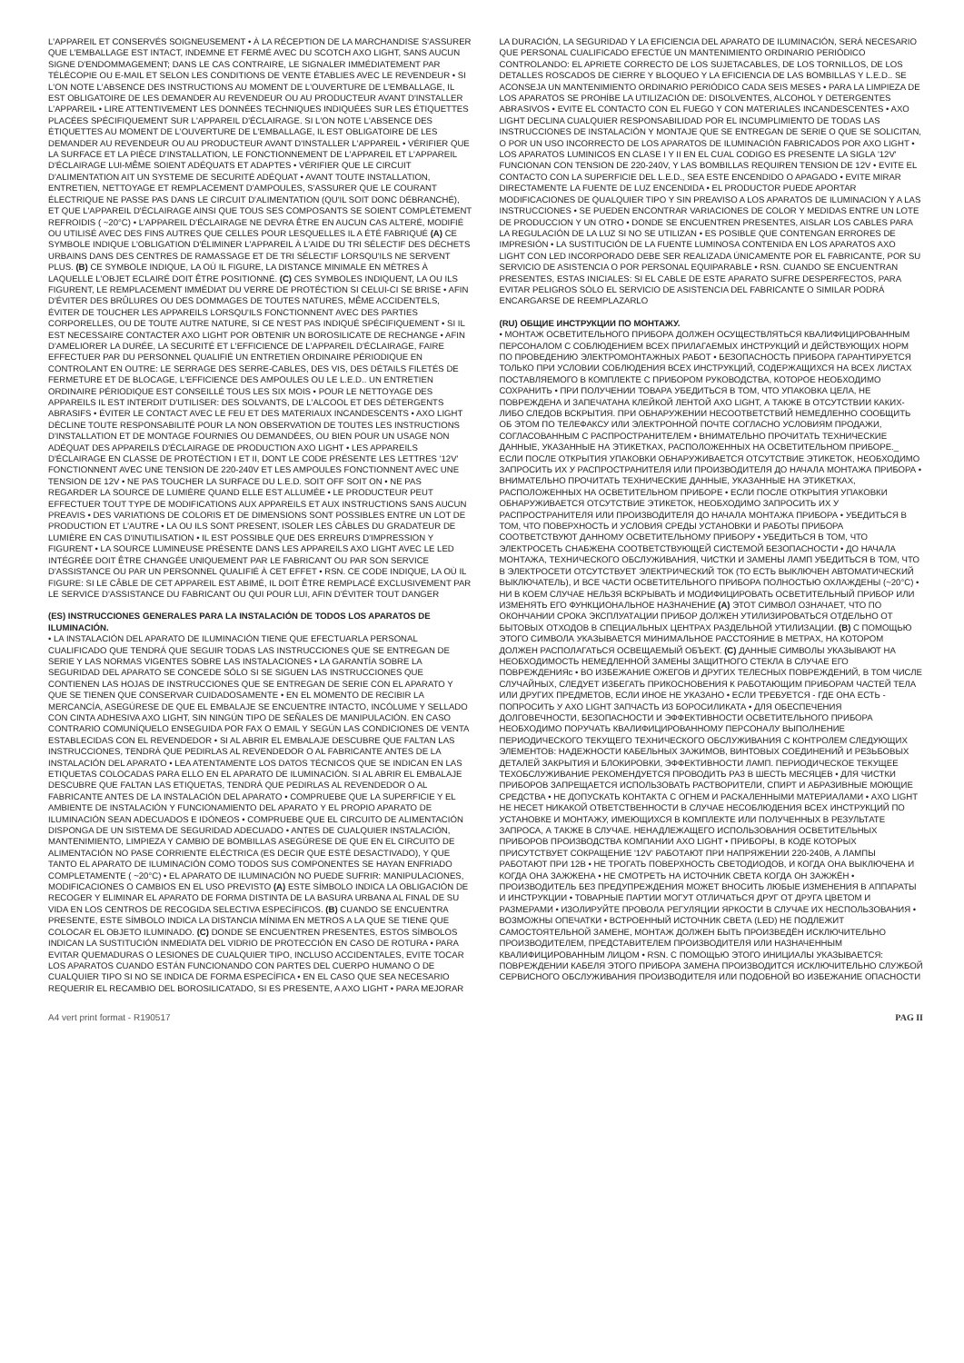L'APPAREIL ET CONSERVÉS SOIGNEUSEMENT • À LA RÉCEPTION DE LA MARCHANDISE S'ASSURER QUE L'EMBALLAGE EST INTACT, INDEMNE ET FERMÉ AVEC DU SCOTCH AXO LIGHT, SANS AUCUN SIGNE D'ENDOMMAGEMENT; DANS LE CAS CONTRAIRE, LE SIGNALER IMMÉDIATEMENT PAR TÉLÉCOPIE OU E-MAIL ET SELON LES CONDITIONS DE VENTE ÉTABLIES AVEC LE REVENDEUR • SI L'ON NOTE L'ABSENCE DES INSTRUCTIONS AU MOMENT DE L'OUVERTURE DE L'EMBALLAGE, IL EST OBLIGATOIRE DE LES DEMANDER AU REVENDEUR OU AU PRODUCTEUR AVANT D'INSTALLER L'APPAREIL • LIRE ATTENTIVEMENT LES DONNÉES TECHNIQUES INDIQUÉES SUR LES ÉTIQUETTES PLACÉES SPÉCIFIQUEMENT SUR L'APPAREIL D'ÉCLAIRAGE. SI L'ON NOTE L'ABSENCE DES ÉTIQUETTES AU MOMENT DE L'OUVERTURE DE L'EMBALLAGE, IL EST OBLIGATOIRE DE LES DEMANDER AU REVENDEUR OU AU PRODUCTEUR AVANT D'INSTALLER L'APPAREIL • VÉRIFIER QUE LA SURFACE ET LA PIÈCE D'INSTALLATION, LE FONCTIONNEMENT DE L'APPAREIL ET L'APPAREIL D'ÉCLAIRAGE LUI-MÊME SOIENT ADÉQUATS ET ADAPTES • VÉRIFIER QUE LE CIRCUIT D'ALIMENTATION AIT UN SYSTEME DE SECURITÉ ADÉQUAT • AVANT TOUTE INSTALLATION, ENTRETIEN, NETTOYAGE ET REMPLACEMENT D'AMPOULES, S'ASSURER QUE LE COURANT ÉLECTRIQUE NE PASSE PAS DANS LE CIRCUIT D'ALIMENTATION (QU'IL SOIT DONC DÉBRANCHÉ), ET QUE L'APPAREIL D'ÉCLAIRAGE AINSI QUE TOUS SES COMPOSANTS SE SOIENT COMPLÈTEMENT REFROIDIS ( ~20°C) • L'APPAREIL D'ÉCLAIRAGE NE DEVRA ÊTRE EN AUCUN CAS ALTERÉ, MODIFIÉ OU UTILISÉ AVEC DES FINS AUTRES QUE CELLES POUR LESQUELLES IL A ÉTÉ FABRIQUÉ (A) CE SYMBOLE INDIQUE L'OBLIGATION D'ÉLIMINER L'APPAREIL À L'AIDE DU TRI SÉLECTIF DES DÉCHETS URBAINS DANS DES CENTRES DE RAMASSAGE ET DE TRI SÉLECTIF LORSQU'ILS NE SERVENT PLUS. (B) CE SYMBOLE INDIQUE, LA OÙ IL FIGURE, LA DISTANCE MINIMALE EN MÈTRES À LAQUELLE L'OBJET ECLAIRÉ DOIT ÊTRE POSITIONNÉ. (C) CES SYMBOLES INDIQUENT, LA OU ILS FIGURENT, LE REMPLACEMENT IMMÉDIAT DU VERRE DE PROTÉCTION SI CELUI-CI SE BRISE • AFIN D'ÉVITER DES BRÛLURES OU DES DOMMAGES DE TOUTES NATURES, MÊME ACCIDENTELS, ÉVITER DE TOUCHER LES APPAREILS LORSQU'ILS FONCTIONNENT AVEC DES PARTIES CORPORELLES, OU DE TOUTE AUTRE NATURE, SI CE N'EST PAS INDIQUÉ SPÉCIFIQUEMENT • SI IL EST NECESSAIRE CONTACTER AXO LIGHT POR OBTENIR UN BOROSILICATE DE RECHANGE • AFIN D'AMELIORER LA DURÉE, LA SECURITÉ ET L'EFFICIENCE DE L'APPAREIL D'ÉCLAIRAGE, FAIRE EFFECTUER PAR DU PERSONNEL QUALIFIÉ UN ENTRETIEN ORDINAIRE PÉRIODIQUE EN CONTROLANT EN OUTRE: LE SERRAGE DES SERRE-CABLES, DES VIS, DES DÉTAILS FILETÉS DE FERMETURE ET DE BLOCAGE, L'EFFICIENCE DES AMPOULES OU LE L.E.D.. UN ENTRETIEN ORDINAIRE PÉRIODIQUE EST CONSEILLÉ TOUS LES SIX MOIS • POUR LE NETTOYAGE DES APPAREILS IL EST INTERDIT D'UTILISER: DES SOLVANTS, DE L'ALCOOL ET DES DÉTERGENTS ABRASIFS • ÉVITER LE CONTACT AVEC LE FEU ET DES MATERIAUX INCANDESCENTS • AXO LIGHT DÉCLINE TOUTE RESPONSABILITÉ POUR LA NON OBSERVATION DE TOUTES LES INSTRUCTIONS D'INSTALLATION ET DE MONTAGE FOURNIES OU DEMANDÉES, OU BIEN POUR UN USAGE NON ADÉQUAT DES APPAREILS D'ÉCLAIRAGE DE PRODUCTION AXO LIGHT • LES APPAREILS D'ÉCLAIRAGE EN CLASSE DE PROTÉCTION I ET II, DONT LE CODE PRÉSENTE LES LETTRES '12V' FONCTIONNENT AVEC UNE TENSION DE 220-240V ET LES AMPOULES FONCTIONNENT AVEC UNE TENSION DE 12V • NE PAS TOUCHER LA SURFACE DU L.E.D. SOIT OFF SOIT ON • NE PAS REGARDER LA SOURCE DE LUMIÈRE QUAND ELLE EST ALLUMÉE • LE PRODUCTEUR PEUT EFFECTUER TOUT TYPE DE MODIFICATIONS AUX APPAREILS ET AUX INSTRUCTIONS SANS AUCUN PREAVIS • DES VARIATIONS DE COLORIS ET DE DIMENSIONS SONT POSSIBLES ENTRE UN LOT DE PRODUCTION ET L'AUTRE • LA OU ILS SONT PRESENT, ISOLER LES CÂBLES DU GRADATEUR DE LUMIÈRE EN CAS D'INUTILISATION • IL EST POSSIBLE QUE DES ERREURS D'IMPRESSION Y FIGURENT • LA SOURCE LUMINEUSE PRÉSENTE DANS LES APPAREILS AXO LIGHT AVEC LE LED INTÉGRÉE DOIT ÊTRE CHANGÉE UNIQUEMENT PAR LE FABRICANT OU PAR SON SERVICE D'ASSISTANCE OU PAR UN PERSONNEL QUALIFIÉ À CET EFFET • RSN. CE CODE INDIQUE, LA OÙ IL FIGURE: SI LE CÂBLE DE CET APPAREIL EST ABIMÉ, IL DOIT ÊTRE REMPLACÉ EXCLUSIVEMENT PAR LE SERVICE D'ASSISTANCE DU FABRICANT OU QUI POUR LUI, AFIN D'ÉVITER TOUT DANGER
(ES) INSTRUCCIONES GENERALES PARA LA INSTALACIÓN DE TODOS LOS APARATOS DE ILUMINACIÓN.
• LA INSTALACIÓN DEL APARATO DE ILUMINACIÓN TIENE QUE EFECTUARLA PERSONAL CUALIFICADO QUE TENDRÁ QUE SEGUIR TODAS LAS INSTRUCCIONES QUE SE ENTREGAN DE SERIE Y LAS NORMAS VIGENTES SOBRE LAS INSTALACIONES • LA GARANTÍA SOBRE LA SEGURIDAD DEL APARATO SE CONCEDE SÓLO SI SE SIGUEN LAS INSTRUCCIONES QUE CONTIENEN LAS HOJAS DE INSTRUCCIONES QUE SE ENTREGAN DE SERIE CON EL APARATO Y QUE SE TIENEN QUE CONSERVAR CUIDADOSAMENTE • EN EL MOMENTO DE RECIBIR LA MERCANCÍA, ASEGÚRESE DE QUE EL EMBALAJE SE ENCUENTRE INTACTO, INCÓLUME Y SELLADO CON CINTA ADHESIVA AXO LIGHT, SIN NINGÚN TIPO DE SEÑALES DE MANIPULACIÓN. EN CASO CONTRARIO COMUNÍQUELO ENSEGUIDA POR FAX O EMAIL Y SEGÚN LAS CONDICIONES DE VENTA ESTABLECIDAS CON EL REVENDEDOR • SI AL ABRIR EL EMBALAJE DESCUBRE QUE FALTAN LAS INSTRUCCIONES, TENDRÁ QUE PEDIRLAS AL REVENDEDOR O AL FABRICANTE ANTES DE LA INSTALACIÓN DEL APARATO • LEA ATENTAMENTE LOS DATOS TÉCNICOS QUE SE INDICAN EN LAS ETIQUETAS COLOCADAS PARA ELLO EN EL APARATO DE ILUMINACIÓN. SI AL ABRIR EL EMBALAJE DESCUBRE QUE FALTAN LAS ETIQUETAS, TENDRÁ QUE PEDIRLAS AL REVENDEDOR O AL FABRICANTE ANTES DE LA INSTALACIÓN DEL APARATO • COMPRUEBE QUE LA SUPERFICIE Y EL AMBIENTE DE INSTALACIÓN Y FUNCIONAMIENTO DEL APARATO Y EL PROPIO APARATO DE ILUMINACIÓN SEAN ADECUADOS E IDÓNEOS • COMPRUEBE QUE EL CIRCUITO DE ALIMENTACIÓN DISPONGA DE UN SISTEMA DE SEGURIDAD ADECUADO • ANTES DE CUALQUIER INSTALACIÓN, MANTENIMIENTO, LIMPIEZA Y CAMBIO DE BOMBILLAS ASEGÚRESE DE QUE EN EL CIRCUITO DE ALIMENTACIÓN NO PASE CORRIENTE ELÉCTRICA (ES DECIR QUE ESTÉ DESACTIVADO), Y QUE TANTO EL APARATO DE ILUMINACIÓN COMO TODOS SUS COMPONENTES SE HAYAN ENFRIADO COMPLETAMENTE ( ~20°C) • EL APARATO DE ILUMINACIÓN NO PUEDE SUFRIR: MANIPULACIONES, MODIFICACIONES O CAMBIOS EN EL USO PREVISTO (A) ESTE SÍMBOLO INDICA LA OBLIGACIÓN DE RECOGER Y ELIMINAR EL APARATO DE FORMA DISTINTA DE LA BASURA URBANA AL FINAL DE SU VIDA EN LOS CENTROS DE RECOGIDA SELECTIVA ESPECÍFICOS. (B) CUANDO SE ENCUENTRA PRESENTE, ESTE SÍMBOLO INDICA LA DISTANCIA MÍNIMA EN METROS A LA QUE SE TIENE QUE COLOCAR EL OBJETO ILUMINADO. (C) DONDE SE ENCUENTREN PRESENTES, ESTOS SÍMBOLOS INDICAN LA SUSTITUCIÓN INMEDIATA DEL VIDRIO DE PROTECCIÓN EN CASO DE ROTURA • PARA EVITAR QUEMADURAS O LESIONES DE CUALQUIER TIPO, INCLUSO ACCIDENTALES, EVITE TOCAR LOS APARATOS CUANDO ESTÁN FUNCIONANDO CON PARTES DEL CUERPO HUMANO O DE CUALQUIER TIPO SI NO SE INDICA DE FORMA ESPECÍFICA • EN EL CASO QUE SEA NECESARIO REQUERIR EL RECAMBIO DEL BOROSILICATADO, SI ES PRESENTE, A AXO LIGHT • PARA MEJORAR
LA DURACIÓN, LA SEGURIDAD Y LA EFICIENCIA DEL APARATO DE ILUMINACIÓN, SERÁ NECESARIO QUE PERSONAL CUALIFICADO EFECTÚE UN MANTENIMIENTO ORDINARIO PERIÓDICO CONTROLANDO: EL APRIETE CORRECTO DE LOS SUJETACABLES, DE LOS TORNILLOS, DE LOS DETALLES ROSCADOS DE CIERRE Y BLOQUEO Y LA EFICIENCIA DE LAS BOMBILLAS Y L.E.D.. SE ACONSEJA UN MANTENIMIENTO ORDINARIO PERIÓDICO CADA SEIS MESES • PARA LA LIMPIEZA DE LOS APARATOS SE PROHÍBE LA UTILIZACIÓN DE: DISOLVENTES, ALCOHOL Y DETERGENTES ABRASIVOS • EVITE EL CONTACTO CON EL FUEGO Y CON MATERIALES INCANDESCENTES • AXO LIGHT DECLINA CUALQUIER RESPONSABILIDAD POR EL INCUMPLIMIENTO DE TODAS LAS INSTRUCCIONES DE INSTALACIÓN Y MONTAJE QUE SE ENTREGAN DE SERIE O QUE SE SOLICITAN, O POR UN USO INCORRECTO DE LOS APARATOS DE ILUMINACIÓN FABRICADOS POR AXO LIGHT • LOS APARATOS LUMINICOS EN CLASE I Y II EN EL CUAL CODIGO ES PRESENTE LA SIGLA '12V' FUNCIONAN CON TENSION DE 220-240V, Y LAS BOMBILLAS REQUIREN TENSION DE 12V • EVITE EL CONTACTO CON LA SUPERFICIE DEL L.E.D., SEA ESTE ENCENDIDO O APAGADO • EVITE MIRAR DIRECTAMENTE LA FUENTE DE LUZ ENCENDIDA • EL PRODUCTOR PUEDE APORTAR MODIFICACIONES DE QUALQUIER TIPO Y SIN PREAVISO A LOS APARATOS DE ILUMINACION Y A LAS INSTRUCCIONES • SE PUEDEN ENCONTRAR VARIACIONES DE COLOR Y MEDIDAS ENTRE UN LOTE DE PRODUCCION Y UN OTRO • DONDE SE ENCUENTREN PRESENTES, AISLAR LOS CABLES PARA LA REGULACIÓN DE LA LUZ SI NO SE UTILIZAN • ES POSIBLE QUE CONTENGAN ERRORES DE IMPRESIÓN • LA SUSTITUCIÓN DE LA FUENTE LUMINOSA CONTENIDA EN LOS APARATOS AXO LIGHT CON LED INCORPORADO DEBE SER REALIZADA ÚNICAMENTE POR EL FABRICANTE, POR SU SERVICIO DE ASISTENCIA O POR PERSONAL EQUIPARABLE • RSN. CUANDO SE ENCUENTRAN PRESENTES, ESTAS INICIALES: SI EL CABLE DE ESTE APARATO SUFRE DESPERFECTOS, PARA EVITAR PELIGROS SÓLO EL SERVICIO DE ASISTENCIA DEL FABRICANTE O SIMILAR PODRÁ ENCARGARSE DE REEMPLAZARLO
(RU) ОБЩИЕ ИНСТРУКЦИИ ПО МОНТАЖУ.
• МОНТАЖ ОСВЕТИТЕЛЬНОГО ПРИБОРА ДОЛЖЕН ОСУЩЕСТВЛЯТЬСЯ КВАЛИФИЦИРОВАННЫМ ПЕРСОНАЛОМ С СОБЛЮДЕНИЕМ ВСЕХ ПРИЛАГАЕМЫХ ИНСТРУКЦИЙ И ДЕЙСТВУЮЩИХ НОРМ ПО ПРОВЕДЕНИЮ ЭЛЕКТРОМОНТАЖНЫХ РАБОТ • БЕЗОПАСНОСТЬ ПРИБОРА ГАРАНТИРУЕТСЯ ТОЛЬКО ПРИ УСЛОВИИ СОБЛЮДЕНИЯ ВСЕХ ИНСТРУКЦИЙ, СОДЕРЖАЩИХСЯ НА ВСЕХ ЛИСТАХ ПОСТАВЛЯЕМОГО В КОМПЛЕКТЕ С ПРИБОРОМ РУКОВОДСТВА, КОТОРОЕ НЕОБХОДИМО СОХРАНИТЬ • ПРИ ПОЛУЧЕНИИ ТОВАРА УБЕДИТЬСЯ В ТОМ, ЧТО УПАКОВКА ЦЕЛА, НЕ ПОВРЕЖДЕНА И ЗАПЕЧАТАНА КЛЕЙКОЙ ЛЕНТОЙ AXO LIGHT, А ТАКЖЕ В ОТСУТСТВИИ КАКИХ-ЛИБО СЛЕДОВ ВСКРЫТИЯ. ПРИ ОБНАРУЖЕНИИ НЕСООТВЕТСТВИЙ НЕМЕДЛЕННО СООБЩИТЬ ОБ ЭТОМ ПО ТЕЛЕФАКСУ ИЛИ ЭЛЕКТРОННОЙ ПОЧТЕ СОГЛАСНО УСЛОВИЯМ ПРОДАЖИ, СОГЛАСОВАННЫМ С РАСПРОСТРАНИТЕЛЕМ • ВНИМАТЕЛЬНО ПРОЧИТАТЬ ТЕХНИЧЕСКИЕ ДАННЫЕ, УКАЗАННЫЕ НА ЭТИКЕТКАХ, РАСПОЛОЖЕННЫХ НА ОСВЕТИТЕЛЬНОМ ПРИБОРЕ._ ЕСЛИ ПОСЛЕ ОТКРЫТИЯ УПАКОВКИ ОБНАРУЖИВАЕТСЯ ОТСУТСТВИЕ ЭТИКЕТОК, НЕОБХОДИМО ЗАПРОСИТЬ ИХ У РАСПРОСТРАНИТЕЛЯ ИЛИ ПРОИЗВОДИТЕЛЯ ДО НАЧАЛА МОНТАЖА ПРИБОРА • ВНИМАТЕЛЬНО ПРОЧИТАТЬ ТЕХНИЧЕСКИЕ ДАННЫЕ, УКАЗАННЫЕ НА ЭТИКЕТКАХ, РАСПОЛОЖЕННЫХ НА ОСВЕТИТЕЛЬНОМ ПРИБОРЕ • ЕСЛИ ПОСЛЕ ОТКРЫТИЯ УПАКОВКИ ОБНАРУЖИВАЕТСЯ ОТСУТСТВИЕ ЭТИКЕТОК, НЕОБХОДИМО ЗАПРОСИТЬ ИХ У РАСПРОСТРАНИТЕЛЯ ИЛИ ПРОИЗВОДИТЕЛЯ ДО НАЧАЛА МОНТАЖА ПРИБОРА • УБЕДИТЬСЯ В ТОМ, ЧТО ПОВЕРХНОСТЬ И УСЛОВИЯ СРЕДЫ УСТАНОВКИ И РАБОТЫ ПРИБОРА СООТВЕТСТВУЮТ ДАННОМУ ОСВЕТИТЕЛЬНОМУ ПРИБОРУ • УБЕДИТЬСЯ В ТОМ, ЧТО ЭЛЕКТРОСЕТЬ СНАБЖЕНА СООТВЕТСТВУЮЩЕЙ СИСТЕМОЙ БЕЗОПАСНОСТИ • ДО НАЧАЛА МОНТАЖА, ТЕХНИЧЕСКОГО ОБСЛУЖИВАНИЯ, ЧИСТКИ И ЗАМЕНЫ ЛАМП УБЕДИТЬСЯ В ТОМ, ЧТО В ЭЛЕКТРОСЕТИ ОТСУТСТВУЕТ ЭЛЕКТРИЧЕСКИЙ ТОК (ТО ЕСТЬ ВЫКЛЮЧЕН АВТОМАТИЧЕСКИЙ ВЫКЛЮЧАТЕЛЬ), И ВСЕ ЧАСТИ ОСВЕТИТЕЛЬНОГО ПРИБОРА ПОЛНОСТЬЮ ОХЛАЖДЕНЫ (~20°C) • НИ В КОЕМ СЛУЧАЕ НЕЛЬЗЯ ВСКРЫВАТЬ И МОДИФИЦИРОВАТЬ ОСВЕТИТЕЛЬНЫЙ ПРИБОР ИЛИ ИЗМЕНЯТЬ ЕГО ФУНКЦИОНАЛЬНОЕ НАЗНАЧЕНИЕ (A) ЭТОТ СИМВОЛ ОЗНАЧАЕТ, ЧТО ПО ОКОНЧАНИИ СРОКА ЭКСПЛУАТАЦИИ ПРИБОР ДОЛЖЕН УТИЛИЗИРОВАТЬСЯ ОТДЕЛЬНО ОТ БЫТОВЫХ ОТХОДОВ В СПЕЦИАЛЬНЫХ ЦЕНТРАХ РАЗДЕЛЬНОЙ УТИЛИЗАЦИИ. (B) С ПОМОЩЬЮ ЭТОГО СИМВОЛА УКАЗЫВАЕТСЯ МИНИМАЛЬНОЕ РАССТОЯНИЕ В МЕТРАХ, НА КОТОРОМ ДОЛЖЕН РАСПОЛАГАТЬСЯ ОСВЕЩАЕМЫЙ ОБЪЕКТ. (C) ДАННЫЕ СИМВОЛЫ УКАЗЫВАЮТ НА НЕОБХОДИМОСТЬ НЕМЕДЛЕННОЙ ЗАМЕНЫ ЗАЩИТНОГО СТЕКЛА В СЛУЧАЕ ЕГО ПОВРЕЖДЕНИЯс • ВО ИЗБЕЖАНИЕ ОЖЕГОВ И ДРУГИХ ТЕЛЕСНЫХ ПОВРЕЖДЕНИЙ, В ТОМ ЧИСЛЕ СЛУЧАЙНЫХ, СЛЕДУЕТ ИЗБЕГАТЬ ПРИКОСНОВЕНИЯ К РАБОТАЮЩИМ ПРИБОРАМ ЧАСТЕЙ ТЕЛА ИЛИ ДРУГИХ ПРЕДМЕТОВ, ЕСЛИ ИНОЕ НЕ УКАЗАНО • ЕСЛИ ТРЕБУЕТСЯ - ГДЕ ОНА ЕСТЬ - ПОПРОСИТЬ У AXO LIGHT ЗАПЧАСТЬ ИЗ БОРОСИЛИКАТА • ДЛЯ ОБЕСПЕЧЕНИЯ ДОЛГОВЕЧНОСТИ, БЕЗОПАСНОСТИ И ЭФФЕКТИВНОСТИ ОСВЕТИТЕЛЬНОГО ПРИБОРА НЕОБХОДИМО ПОРУЧАТЬ КВАЛИФИЦИРОВАННОМУ ПЕРСОНАЛУ ВЫПОЛНЕНИЕ ПЕРИОДИЧЕСКОГО ТЕКУЩЕГО ТЕХНИЧЕСКОГО ОБСЛУЖИВАНИЯ С КОНТРОЛЕМ СЛЕДУЮЩИХ ЭЛЕМЕНТОВ: НАДЕЖНОСТИ КАБЕЛЬНЫХ ЗАЖИМОВ, ВИНТОВЫХ СОЕДИНЕНИЙ И РЕЗЬБОВЫХ ДЕТАЛЕЙ ЗАКРЫТИЯ И БЛОКИРОВКИ, ЭФФЕКТИВНОСТИ ЛАМП. ПЕРИОДИЧЕСКОЕ ТЕКУЩЕЕ ТЕХОБСЛУЖИВАНИЕ РЕКОМЕНДУЕТСЯ ПРОВОДИТЬ РАЗ В ШЕСТЬ МЕСЯЦЕВ • ДЛЯ ЧИСТКИ ПРИБОРОВ ЗАПРЕЩАЕТСЯ ИСПОЛЬЗОВАТЬ РАСТВОРИТЕЛИ, СПИРТ И АБРАЗИВНЫЕ МОЮЩИЕ СРЕДСТВА • НЕ ДОПУСКАТЬ КОНТАКТА С ОГНЕМ И РАСКАЛЕННЫМИ МАТЕРИАЛАМИ • AXO LIGHT НЕ НЕСЕТ НИКАКОЙ ОТВЕТСТВЕННОСТИ В СЛУЧАЕ НЕСОБЛЮДЕНИЯ ВСЕХ ИНСТРУКЦИЙ ПО УСТАНОВКЕ И МОНТАЖУ, ИМЕЮЩИХСЯ В КОМПЛЕКТЕ ИЛИ ПОЛУЧЕННЫХ В РЕЗУЛЬТАТЕ ЗАПРОСА, А ТАКЖЕ В СЛУЧАЕ. НЕНАДЛЕЖАЩЕГО ИСПОЛЬЗОВАНИЯ ОСВЕТИТЕЛЬНЫХ ПРИБОРОВ ПРОИЗВОДСТВА КОМПАНИИ AXO LIGHT • ПРИБОРЫ, В КОДЕ КОТОРЫХ ПРИСУТСТВУЕТ СОКРАЩЕНИЕ '12V' РАБОТАЮТ ПРИ НАПРЯЖЕНИИ 220-240В, А ЛАМПЫ РАБОТАЮТ ПРИ 12В • НЕ ТРОГАТЬ ПОВЕРХНОСТЬ СВЕТОДИОДОВ, И КОГДА ОНА ВЫКЛЮЧЕНА И КОГДА ОНА ЗАЖЖЕНА • НЕ СМОТРЕТЬ НА ИСТОЧНИК СВЕТА КОГДА ОН ЗАЖЖЁН • ПРОИЗВОДИТЕЛЬ БЕЗ ПРЕДУПРЕЖДЕНИЯ МОЖЕТ ВНОСИТЬ ЛЮБЫЕ ИЗМЕНЕНИЯ В АППАРАТЫ И ИНСТРУКЦИИ • ТОВАРНЫЕ ПАРТИИ МОГУТ ОТЛИЧАТЬСЯ ДРУГ ОТ ДРУГА ЦВЕТОМ И РАЗМЕРАМИ • ИЗОЛИРУЙТЕ ПРОВОЛА РЕГУЛЯЦИИ ЯРКОСТИ В СЛУЧАЕ ИХ НЕСПОЛЬЗОВАНИЯ • ВОЗМОЖНЫ ОПЕЧАТКИ • ВСТРОЕННЫЙ ИСТОЧНИК СВЕТА (LED) НЕ ПОДЛЕЖИТ САМОСТОЯТЕЛЬНОЙ ЗАМЕНЕ, МОНТАЖ ДОЛЖЕН БЫТЬ ПРОИЗВЕДЁН ИСКЛЮЧИТЕЛЬНО ПРОИЗВОДИТЕЛЕМ, ПРЕДСТАВИТЕЛЕМ ПРОИЗВОДИТЕЛЯ ИЛИ НАЗНАЧЕННЫМ КВАЛИФИЦИРОВАННЫМ ЛИЦОМ • RSN. С ПОМОЩЬЮ ЭТОГО ИНИЦИАЛЫ УКАЗЫВАЕТСЯ: ПОВРЕЖДЕНИИ КАБЕЛЯ ЭТОГО ПРИБОРА ЗАМЕНА ПРОИЗВОДИТСЯ ИСКЛЮЧИТЕЛЬНО СЛУЖБОЙ СЕРВИСНОГО ОБСЛУЖИВАНИЯ ПРОИЗВОДИТЕЛЯ ИЛИ ПОДОБНОЙ ВО ИЗБЕЖАНИЕ ОПАСНОСТИ
A4 vert print format - R190517 PAG II